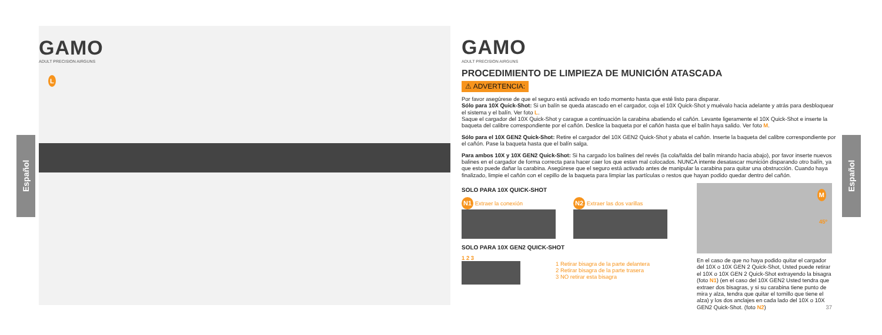GAMO
ADULT PRECISION AIRGUNS
L
Español
Español
GAMO
ADULT PRECISION AIRGUNS
PROCEDIMIENTO DE LIMPIEZA DE MUNICIÓN ATASCADA
⚠ ADVERTENCIA:
Por favor asegúrese de que el seguro está activado en todo momento hasta que esté listo para disparar.
Sólo para 10X Quick-Shot: Si un balín se queda atascado en el cargador, coja el 10X Quick-Shot y muévalo hacia adelante y atrás para desbloquear el sistema y el balín. Ver foto L.
Saque el cargador del 10X Quick-Shot y carague a continuación la carabina abatiendo el cañón. Levante ligeramente el 10X Quick-Shot e inserte la baqueta del calibre correspondiente por el cañón. Deslice la baqueta por el cañón hasta que el balín haya salido. Ver foto M.
Sólo para el 10X GEN2 Quick-Shot: Retire el cargador del 10X GEN2 Quick-Shot y abata el cañón. Inserte la baqueta del calibre correspondiente por el cañón. Pase la baqueta hasta que el balín salga.
Para ambos 10X y 10X GEN2 Quick-Shot: Si ha cargado los balines del revés (la cola/falda del balín mirando hacia abajo), por favor inserte nuevos balines en el cargador de forma correcta para hacer caer los que estan mal colocados. NUNCA intente desatascar munición disparando otro balín, ya que esto puede dañar la carabina. Asegúrese que el seguro está activado antes de manipular la carabina para quitar una obstrucción. Cuando haya finalizado, limpie el cañón con el cepillo de la baqueta para limpiar las partículas o restos que hayan podido quedar dentro del cañón.
SOLO PARA 10X QUICK-SHOT
N1 Extraer la conexión
N2 Extraer las dos varillas
SOLO PARA 10X GEN2 QUICK-SHOT
1 2 3
1 Retirar bisagra de la parte delantera
2 Retirar bisagra de la parte trasera
3 NO retirar esta bisagra
M
45º
En el caso de que no haya podido quitar el cargador del 10X o 10X GEN 2 Quick-Shot, Usted puede retirar el 10X o 10X GEN 2 Quick-Shot extrayendo la bisagra (foto N1) (en el caso del 10X GEN2 Usted tendra que extraer dos bisagras, y si su carabina tiene punto de mira y alza, tendra que quitar el tornillo que tiene el alza) y los dos anclajes en cada lado del 10X o 10X GEN2 Quick-Shot. (foto N2) 37